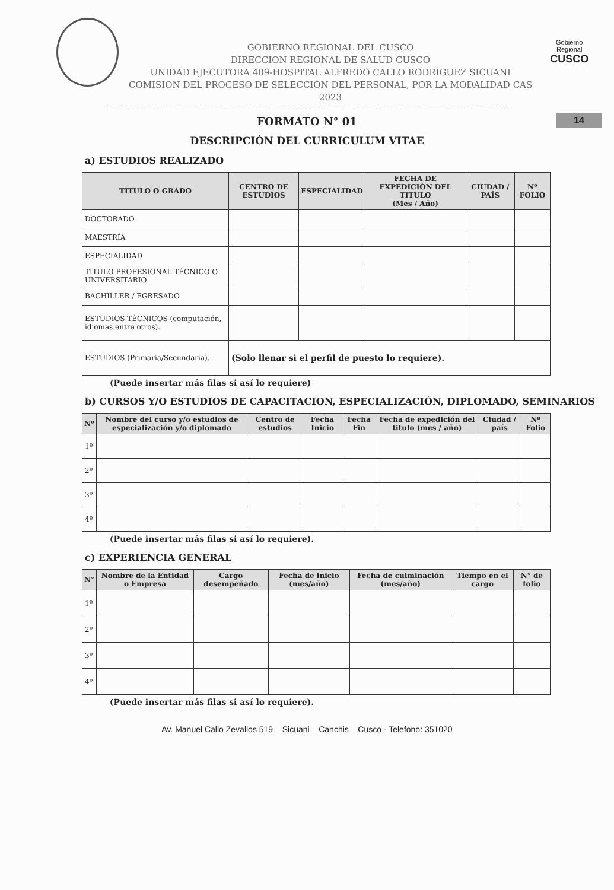GOBIERNO REGIONAL DEL CUSCO
DIRECCION REGIONAL DE SALUD CUSCO
UNIDAD EJECUTORA 409-HOSPITAL ALFREDO CALLO RODRIGUEZ SICUANI
COMISION DEL PROCESO DE SELECCIÓN DEL PERSONAL, POR LA MODALIDAD CAS 2023
Gobierno Regional
CUSCO
14
FORMATO N° 01
DESCRIPCIÓN DEL CURRICULUM VITAE
a) ESTUDIOS REALIZADO
| TÍTULO O GRADO | CENTRO DE ESTUDIOS | ESPECIALIDAD | FECHA DE EXPEDICIÓN DEL TITULO (Mes / Año) | CIUDAD / PAÍS | Nº FOLIO |
| --- | --- | --- | --- | --- | --- |
| DOCTORADO | | | | | |
| MAESTRÍA | | | | | |
| ESPECIALIDAD | | | | | |
| TÍTULO PROFESIONAL TÉCNICO O UNIVERSITARIO | | | | | |
| BACHILLER / EGRESADO | | | | | |
| ESTUDIOS TÉCNICOS (computación, idiomas entre otros). | | | | | |
| ESTUDIOS (Primaria/Secundaria). | (Solo llenar si el perfil de puesto lo requiere). | | | | |
(Puede insertar más filas si así lo requiere)
b) CURSOS Y/O ESTUDIOS DE CAPACITACION, ESPECIALIZACIÓN, DIPLOMADO, SEMINARIOS
| Nº | Nombre del curso y/o estudios de especialización y/o diplomado | Centro de estudios | Fecha Inicio | Fecha Fin | Fecha de expedición del titulo (mes / año) | Ciudad / país | Nº Folio |
| --- | --- | --- | --- | --- | --- | --- | --- |
| 1º | | | | | | | |
| 2º | | | | | | | |
| 3º | | | | | | | |
| 4º | | | | | | | |
(Puede insertar más filas si así lo requiere).
c) EXPERIENCIA GENERAL
| N° | Nombre de la Entidad o Empresa | Cargo desempeñado | Fecha de inicio (mes/año) | Fecha de culminación (mes/año) | Tiempo en el cargo | N° de folio |
| --- | --- | --- | --- | --- | --- | --- |
| 1º | | | | | | |
| 2º | | | | | | |
| 3º | | | | | | |
| 4º | | | | | | |
(Puede insertar más filas si así lo requiere).
Av. Manuel Callo Zevallos 519 – Sicuani – Canchis – Cusco - Telefono: 351020